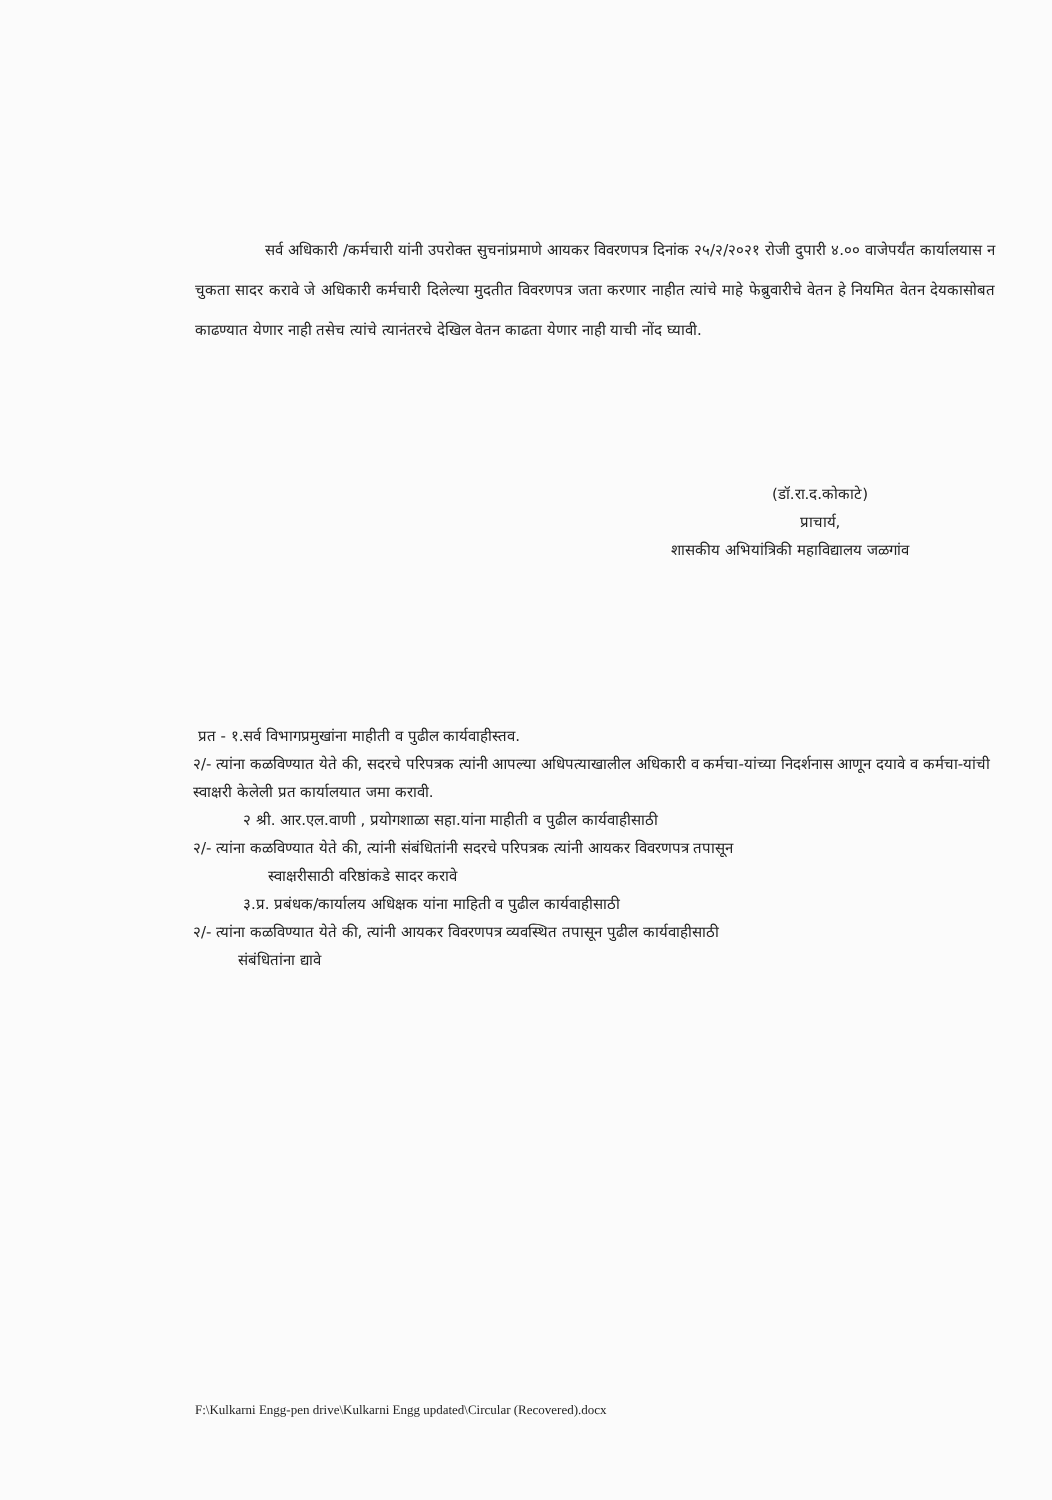सर्व अधिकारी /कर्मचारी यांनी उपरोक्त सुचनांप्रमाणे आयकर विवरणपत्र दिनांक २५/२/२०२१ रोजी दुपारी ४.०० वाजेपर्यंत कार्यालयास न चुकता सादर करावे जे अधिकारी कर्मचारी दिलेल्या मुदतीत विवरणपत्र जता करणार नाहीत त्यांचे माहे फेब्रुवारीचे वेतन हे नियमित वेतन देयकासोबत काढण्यात येणार नाही तसेच त्यांचे त्यानंतरचे देखिल वेतन काढता येणार नाही याची नोंद घ्यावी.
(डॉ.रा.द.कोकाटे)
प्राचार्य,
शासकीय अभियांत्रिकी महाविद्यालय जळगांव
प्रत - १.सर्व विभागप्रमुखांना माहीती व पुढील कार्यवाहीस्तव.
२/- त्यांना कळविण्यात येते की, सदरचे परिपत्रक त्यांनी आपल्या अधिपत्याखालील अधिकारी व कर्मचा-यांच्या निदर्शनास आणून दयावे व कर्मचा-यांची स्वाक्षरी केलेली प्रत कार्यालयात जमा करावी.
२ श्री. आर.एल.वाणी , प्रयोगशाळा सहा.यांना माहीती व पुढील कार्यवाहीसाठी
२/- त्यांना कळविण्यात येते की, त्यांनी संबंधितांनी सदरचे परिपत्रक त्यांनी आयकर विवरणपत्र तपासून
स्वाक्षरीसाठी वरिष्ठांकडे सादर करावे
३.प्र. प्रबंधक/कार्यालय अधिक्षक यांना माहिती व पुढील कार्यवाहीसाठी
२/- त्यांना कळविण्यात येते की, त्यांनी आयकर विवरणपत्र व्यवस्थित तपासून पुढील कार्यवाहीसाठी
संबंधितांना द्यावे
F:\Kulkarni Engg-pen drive\Kulkarni Engg updated\Circular (Recovered).docx